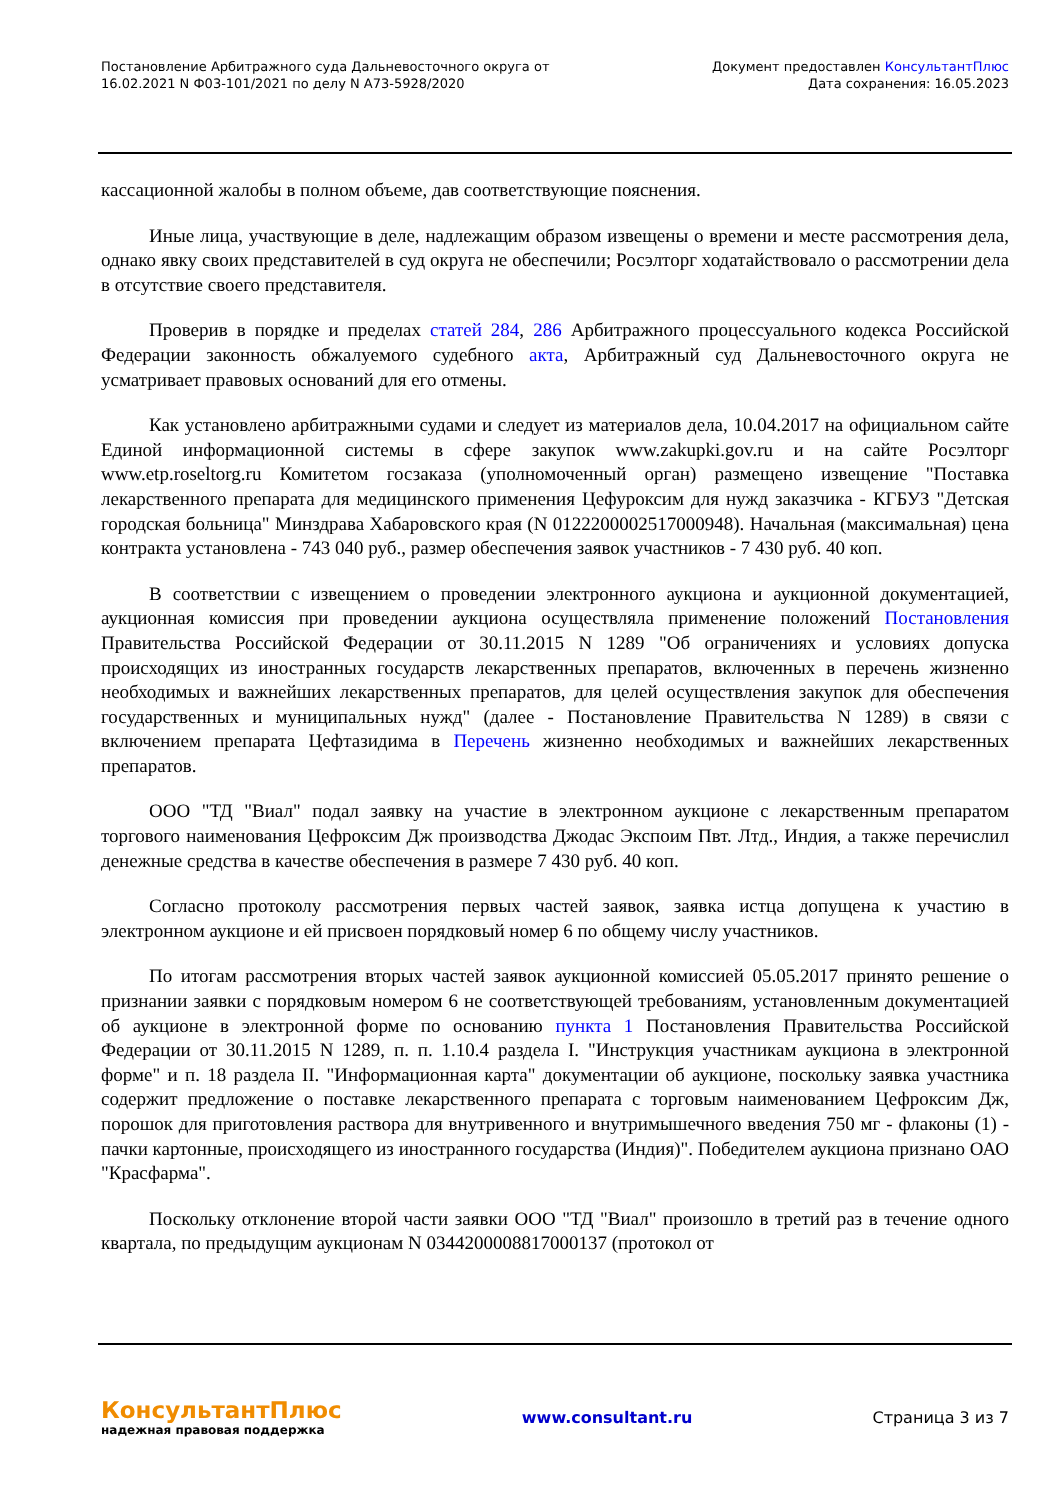Постановление Арбитражного суда Дальневосточного округа от
16.02.2021 N Ф03-101/2021 по делу N А73-5928/2020
Документ предоставлен КонсультантПлюс
Дата сохранения: 16.05.2023
кассационной жалобы в полном объеме, дав соответствующие пояснения.
Иные лица, участвующие в деле, надлежащим образом извещены о времени и месте рассмотрения дела, однако явку своих представителей в суд округа не обеспечили; Росэлторг ходатайствовало о рассмотрении дела в отсутствие своего представителя.
Проверив в порядке и пределах статей 284, 286 Арбитражного процессуального кодекса Российской Федерации законность обжалуемого судебного акта, Арбитражный суд Дальневосточного округа не усматривает правовых оснований для его отмены.
Как установлено арбитражными судами и следует из материалов дела, 10.04.2017 на официальном сайте Единой информационной системы в сфере закупок www.zakupki.gov.ru и на сайте Росэлторг www.etp.roseltorg.ru Комитетом госзаказа (уполномоченный орган) размещено извещение "Поставка лекарственного препарата для медицинского применения Цефуроксим для нужд заказчика - КГБУЗ "Детская городская больница" Минздрава Хабаровского края (N 0122200002517000948). Начальная (максимальная) цена контракта установлена - 743 040 руб., размер обеспечения заявок участников - 7 430 руб. 40 коп.
В соответствии с извещением о проведении электронного аукциона и аукционной документацией, аукционная комиссия при проведении аукциона осуществляла применение положений Постановления Правительства Российской Федерации от 30.11.2015 N 1289 "Об ограничениях и условиях допуска происходящих из иностранных государств лекарственных препаратов, включенных в перечень жизненно необходимых и важнейших лекарственных препаратов, для целей осуществления закупок для обеспечения государственных и муниципальных нужд" (далее - Постановление Правительства N 1289) в связи с включением препарата Цефтазидима в Перечень жизненно необходимых и важнейших лекарственных препаратов.
ООО "ТД "Виал" подал заявку на участие в электронном аукционе с лекарственным препаратом торгового наименования Цефроксим Дж производства Джодас Экспоим Пвт. Лтд., Индия, а также перечислил денежные средства в качестве обеспечения в размере 7 430 руб. 40 коп.
Согласно протоколу рассмотрения первых частей заявок, заявка истца допущена к участию в электронном аукционе и ей присвоен порядковый номер 6 по общему числу участников.
По итогам рассмотрения вторых частей заявок аукционной комиссией 05.05.2017 принято решение о признании заявки с порядковым номером 6 не соответствующей требованиям, установленным документацией об аукционе в электронной форме по основанию пункта 1 Постановления Правительства Российской Федерации от 30.11.2015 N 1289, п. п. 1.10.4 раздела I. "Инструкция участникам аукциона в электронной форме" и п. 18 раздела II. "Информационная карта" документации об аукционе, поскольку заявка участника содержит предложение о поставке лекарственного препарата с торговым наименованием Цефроксим Дж, порошок для приготовления раствора для внутривенного и внутримышечного введения 750 мг - флаконы (1) - пачки картонные, происходящего из иностранного государства (Индия)". Победителем аукциона признано ОАО "Красфарма".
Поскольку отклонение второй части заявки ООО "ТД "Виал" произошло в третий раз в течение одного квартала, по предыдущим аукционам N 0344200008817000137 (протокол от
КонсультантПлюс
надежная правовая поддержка
www.consultant.ru Страница 3 из 7